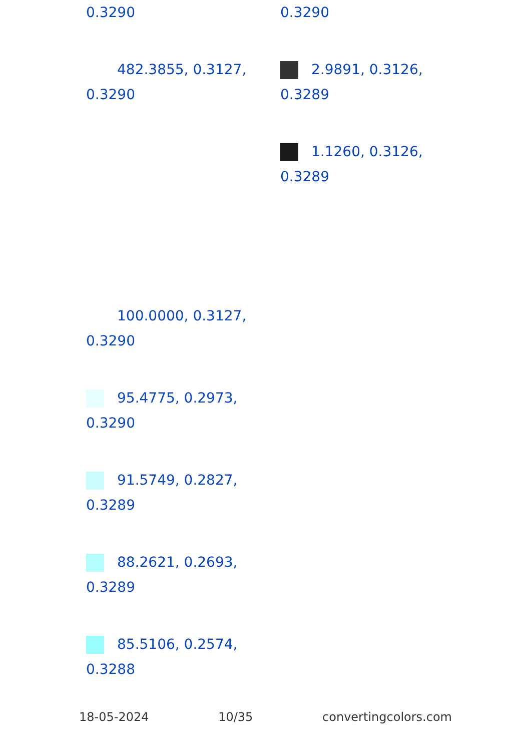0.3290
482.3855, 0.3127,
0.3290
100.0000, 0.3127,
0.3290
95.4775, 0.2973,
0.3290
91.5749, 0.2827,
0.3289
88.2621, 0.2693,
0.3289
85.5106, 0.2574,
0.3288
0.3290
2.9891, 0.3126,
0.3289
1.1260, 0.3126,
0.3289
18-05-2024 10/35 convertingcolors.com